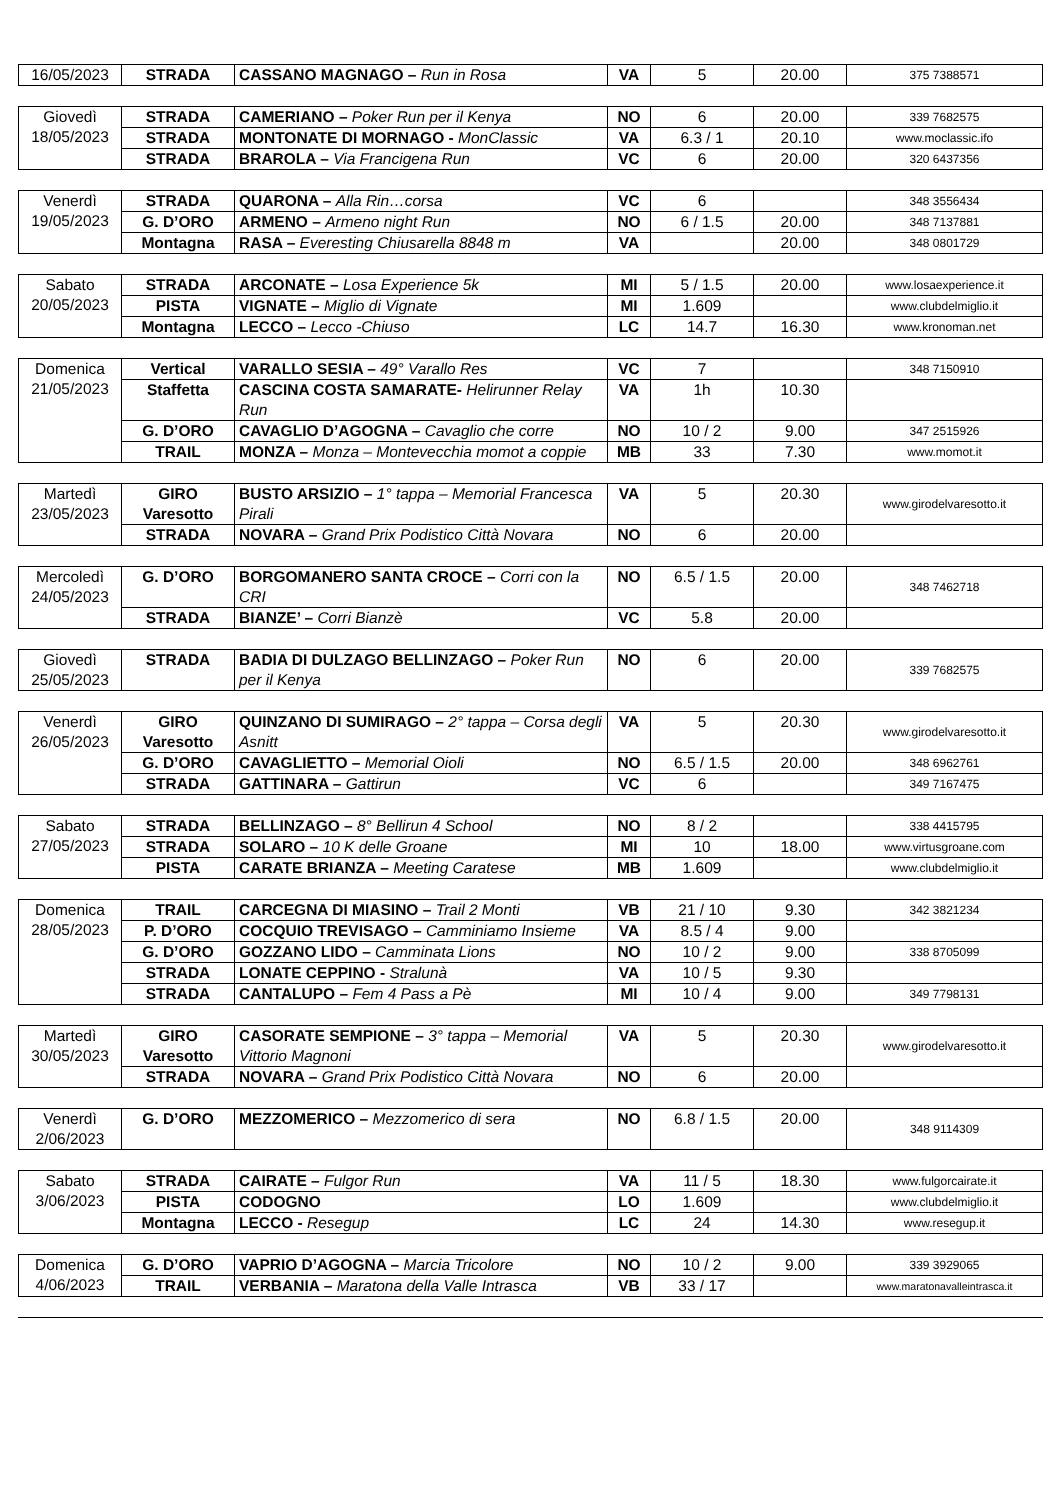| 16/05/2023 | STRADA | CASSANO MAGNAGO – Run in Rosa | VA | 5 | 20.00 | 375 7388571 |
| Giovedì 18/05/2023 | STRADA | CAMERIANO – Poker Run per il Kenya | NO | 6 | 20.00 | 339 7682575 |
| | STRADA | MONTONATE DI MORNAGO - MonClassic | VA | 6.3 / 1 | 20.10 | www.moclassic.ifo |
| | STRADA | BRAROLA – Via Francigena Run | VC | 6 | 20.00 | 320 6437356 |
| Venerdì 19/05/2023 | STRADA | QUARONA – Alla Rin…corsa | VC | 6 | | 348 3556434 |
| | G. D’ORO | ARMENO – Armeno night Run | NO | 6 / 1.5 | 20.00 | 348 7137881 |
| | Montagna | RASA – Everesting Chiusarella 8848 m | VA | | 20.00 | 348 0801729 |
| Sabato 20/05/2023 | STRADA | ARCONATE – Losa Experience 5k | MI | 5 / 1.5 | 20.00 | www.losaexperience.it |
| | PISTA | VIGNATE – Miglio di Vignate | MI | 1.609 | | www.clubdelmiglio.it |
| | Montagna | LECCO – Lecco -Chiuso | LC | 14.7 | 16.30 | www.kronoman.net |
| Domenica 21/05/2023 | Vertical | VARALLO SESIA – 49° Varallo Res | VC | 7 | | 348 7150910 |
| | Staffetta | CASCINA COSTA SAMARATE- Helirunner Relay Run | VA | 1h | 10.30 | |
| | G. D’ORO | CAVAGLIO D’AGOGNA – Cavaglio che corre | NO | 10 / 2 | 9.00 | 347 2515926 |
| | TRAIL | MONZA – Monza – Montevecchia momot a coppie | MB | 33 | 7.30 | www.momot.it |
| Martedì 23/05/2023 | GIRO Varesotto | BUSTO ARSIZIO – 1° tappa – Memorial Francesca Pirali | VA | 5 | 20.30 | www.girodelvaresotto.it |
| | STRADA | NOVARA – Grand Prix Podistico Città Novara | NO | 6 | 20.00 | |
| Mercoledì 24/05/2023 | G. D’ORO | BORGOMANERO SANTA CROCE – Corri con la CRI | NO | 6.5 / 1.5 | 20.00 | 348 7462718 |
| | STRADA | BIANZE’ – Corri Bianzè | VC | 5.8 | 20.00 | |
| Giovedì 25/05/2023 | STRADA | BADIA DI DULZAGO BELLINZAGO – Poker Run per il Kenya | NO | 6 | 20.00 | 339 7682575 |
| Venerdì 26/05/2023 | GIRO Varesotto | QUINZANO DI SUMIRAGO – 2° tappa – Corsa degli Asnitt | VA | 5 | 20.30 | www.girodelvaresotto.it |
| | G. D’ORO | CAVAGLIETTO – Memorial Oioli | NO | 6.5 / 1.5 | 20.00 | 348 6962761 |
| | STRADA | GATTINARA – Gattirun | VC | 6 | | 349 7167475 |
| Sabato 27/05/2023 | STRADA | BELLINZAGO – 8° Bellirun 4 School | NO | 8 / 2 | | 338 4415795 |
| | STRADA | SOLARO – 10 K delle Groane | MI | 10 | 18.00 | www.virtusgroane.com |
| | PISTA | CARATE BRIANZA – Meeting Caratese | MB | 1.609 | | www.clubdelmiglio.it |
| Domenica 28/05/2023 | TRAIL | CARCEGNA DI MIASINO – Trail 2 Monti | VB | 21 / 10 | 9.30 | 342 3821234 |
| | P. D’ORO | COCQUIO TREVISAGO – Camminiamo Insieme | VA | 8.5 / 4 | 9.00 | |
| | G. D’ORO | GOZZANO LIDO – Camminata Lions | NO | 10 / 2 | 9.00 | 338 8705099 |
| | STRADA | LONATE CEPPINO - Stralunà | VA | 10 / 5 | 9.30 | |
| | STRADA | CANTALUPO – Fem 4 Pass a Pè | MI | 10 / 4 | 9.00 | 349 7798131 |
| Martedì 30/05/2023 | GIRO Varesotto | CASORATE SEMPIONE – 3° tappa – Memorial Vittorio Magnoni | VA | 5 | 20.30 | www.girodelvaresotto.it |
| | STRADA | NOVARA – Grand Prix Podistico Città Novara | NO | 6 | 20.00 | |
| Venerdì 2/06/2023 | G. D’ORO | MEZZOMERICO – Mezzomerico di sera | NO | 6.8 / 1.5 | 20.00 | 348 9114309 |
| Sabato 3/06/2023 | STRADA | CAIRATE – Fulgor Run | VA | 11 / 5 | 18.30 | www.fulgorcairate.it |
| | PISTA | CODOGNO | LO | 1.609 | | www.clubdelmiglio.it |
| | Montagna | LECCO - Resegup | LC | 24 | 14.30 | www.resegup.it |
| Domenica 4/06/2023 | G. D’ORO | VAPRIO D’AGOGNA – Marcia Tricolore | NO | 10 / 2 | 9.00 | 339 3929065 |
| | TRAIL | VERBANIA – Maratona della Valle Intrasca | VB | 33 / 17 | | www.maratonavalleintrasca.it |